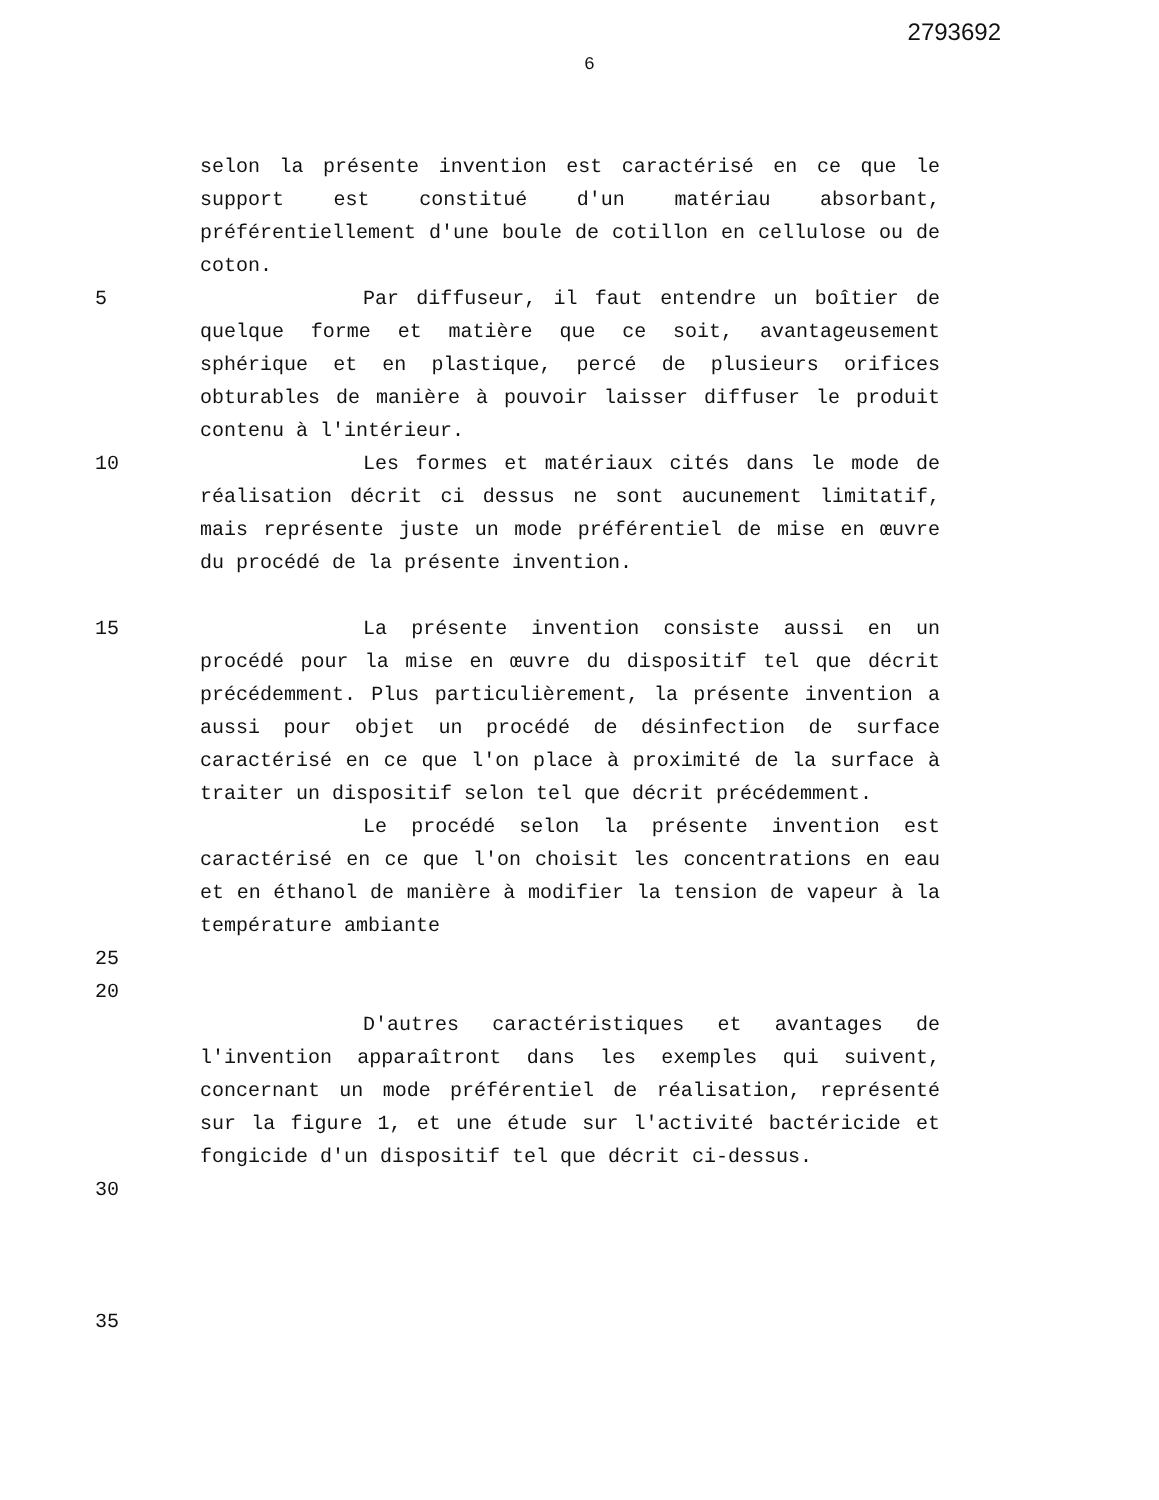2793692
6
selon la présente invention est caractérisé en ce que le support est constitué d'un matériau absorbant, préférentiellement d'une boule de cotillon en cellulose ou de coton.
5 Par diffuseur, il faut entendre un boîtier de quelque forme et matière que ce soit, avantageusement sphérique et en plastique, percé de plusieurs orifices obturables de manière à pouvoir laisser diffuser le produit contenu à l'intérieur.
10 Les formes et matériaux cités dans le mode de réalisation décrit ci dessus ne sont aucunement limitatif, mais représente juste un mode préférentiel de mise en œuvre du procédé de la présente invention.
15 La présente invention consiste aussi en un procédé pour la mise en œuvre du dispositif tel que décrit précédemment. Plus particulièrement, la présente invention a aussi pour objet un procédé de désinfection de surface caractérisé en ce que l'on place à proximité de la surface à traiter un dispositif selon tel que décrit précédemment.
20
Le procédé selon la présente invention est caractérisé en ce que l'on choisit les concentrations en eau et en éthanol de manière à modifier la tension de vapeur à la température ambiante
25
D'autres caractéristiques et avantages de l'invention apparaîtront dans les exemples qui suivent, concernant un mode préférentiel de réalisation, représenté sur la figure 1, et une étude sur l'activité bactéricide et fongicide d'un dispositif tel que décrit ci-dessus.
30
35